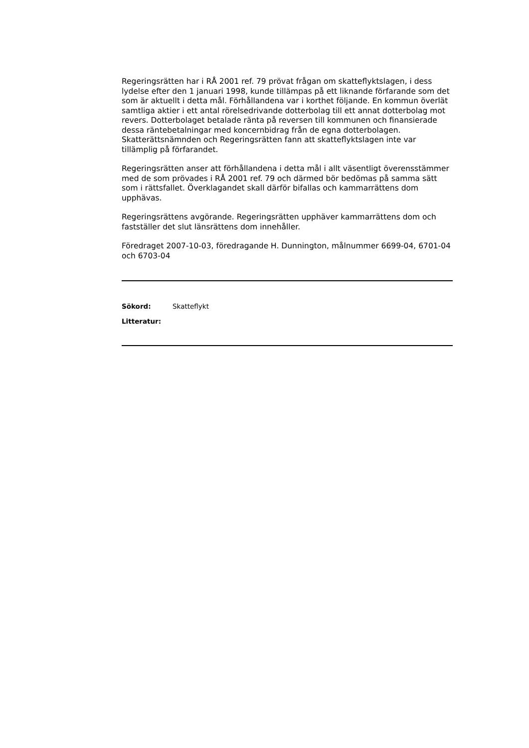Regeringsrätten har i RÅ 2001 ref. 79 prövat frågan om skatteflyktslagen, i dess lydelse efter den 1 januari 1998, kunde tillämpas på ett liknande förfarande som det som är aktuellt i detta mål. Förhållandena var i korthet följande. En kommun överlät samtliga aktier i ett antal rörelsedrivande dotterbolag till ett annat dotterbolag mot revers. Dotterbolaget betalade ränta på reversen till kommunen och finansierade dessa räntebetalningar med koncernbidrag från de egna dotterbolagen. Skatterättsnämnden och Regeringsrätten fann att skatteflyktslagen inte var tillämplig på förfarandet.
Regeringsrätten anser att förhållandena i detta mål i allt väsentligt överensstämmer med de som prövades i RÅ 2001 ref. 79 och därmed bör bedömas på samma sätt som i rättsfallet. Överklagandet skall därför bifallas och kammarrättens dom upphävas.
Regeringsrättens avgörande. Regeringsrätten upphäver kammarrättens dom och fastställer det slut länsrättens dom innehåller.
Föredraget 2007-10-03, föredragande H. Dunnington, målnummer 6699-04, 6701-04 och 6703-04
Sökord: Skatteflykt
Litteratur: